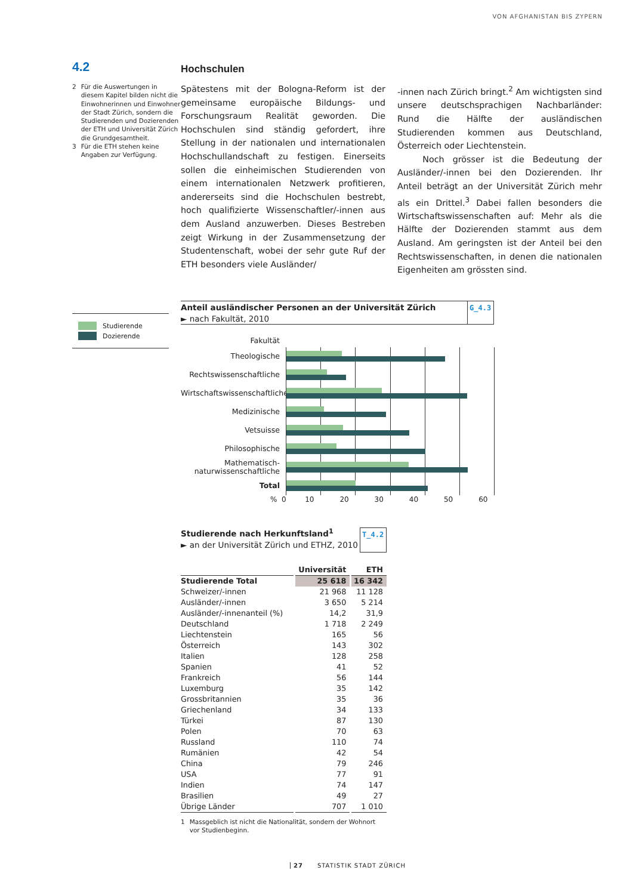VON AFGHANISTAN BIS ZYPERN
4.2
2 Für die Auswertungen in diesem Kapitel bilden nicht die Einwohnerinnen und Einwohner der Stadt Zürich, sondern die Studierenden und Dozierenden der ETH und Universität Zürich die Grundgesamtheit.
3 Für die ETH stehen keine Angaben zur Verfügung.
Hochschulen
Spätestens mit der Bologna-Reform ist der gemeinsame europäische Bildungs- und Forschungsraum Realität geworden. Die Hochschulen sind ständig gefordert, ihre Stellung in der nationalen und internationalen Hochschullandschaft zu festigen. Einerseits sollen die einheimischen Studierenden von einem internationalen Netzwerk profitieren, andererseits sind die Hochschulen bestrebt, hoch qualifizierte Wissenschaftler/-innen aus dem Ausland anzuwerben. Dieses Bestreben zeigt Wirkung in der Zusammensetzung der Studentenschaft, wobei der sehr gute Ruf der ETH besonders viele Ausländer/
-innen nach Zürich bringt.<sup>2</sup> Am wichtigsten sind unsere deutschsprachigen Nachbarländer: Rund die Hälfte der ausländischen Studierenden kommen aus Deutschland, Österreich oder Liechtenstein.
Noch grösser ist die Bedeutung der Ausländer/-innen bei den Dozierenden. Ihr Anteil beträgt an der Universität Zürich mehr als ein Drittel.<sup>3</sup> Dabei fallen besonders die Wirtschaftswissenschaften auf: Mehr als die Hälfte der Dozierenden stammt aus dem Ausland. Am geringsten ist der Anteil bei den Rechtswissenschaften, in denen die nationalen Eigenheiten am grössten sind.
Anteil ausländischer Personen an der Universität Zürich
► nach Fakultät, 2010
G_4.3
Fakultät
Theologische
Rechtswissenschaftliche
Wirtschaftswissenschaftliche
Medizinische
Vetsuisse
Philosophische
Mathematisch-naturwissenschaftliche
Total
% 0 10 20 30 40 50 60
Studierende nach Herkunftsland<sup>1</sup>
► an der Universität Zürich und ETHZ, 2010
T_4.2
| | Universität | ETH |
| --- | --- | --- |
| Studierende Total | 25 618 | 16 342 |
| Schweizer/-innen | 21 968 | 11 128 |
| Ausländer/-innen | 3 650 | 5 214 |
| Ausländer/-innenanteil (%) | 14,2 | 31,9 |
| Deutschland | 1 718 | 2 249 |
| Liechtenstein | 165 | 56 |
| Österreich | 143 | 302 |
| Italien | 128 | 258 |
| Spanien | 41 | 52 |
| Frankreich | 56 | 144 |
| Luxemburg | 35 | 142 |
| Grossbritannien | 35 | 36 |
| Griechenland | 34 | 133 |
| Türkei | 87 | 130 |
| Polen | 70 | 63 |
| Russland | 110 | 74 |
| Rumänien | 42 | 54 |
| China | 79 | 246 |
| USA | 77 | 91 |
| Indien | 74 | 147 |
| Brasilien | 49 | 27 |
| Übrige Länder | 707 | 1 010 |
1 Massgeblich ist nicht die Nationalität, sondern der Wohnort vor Studienbeginn.
Studierende
Dozierende
27 STATISTIK STADT ZÜRICH